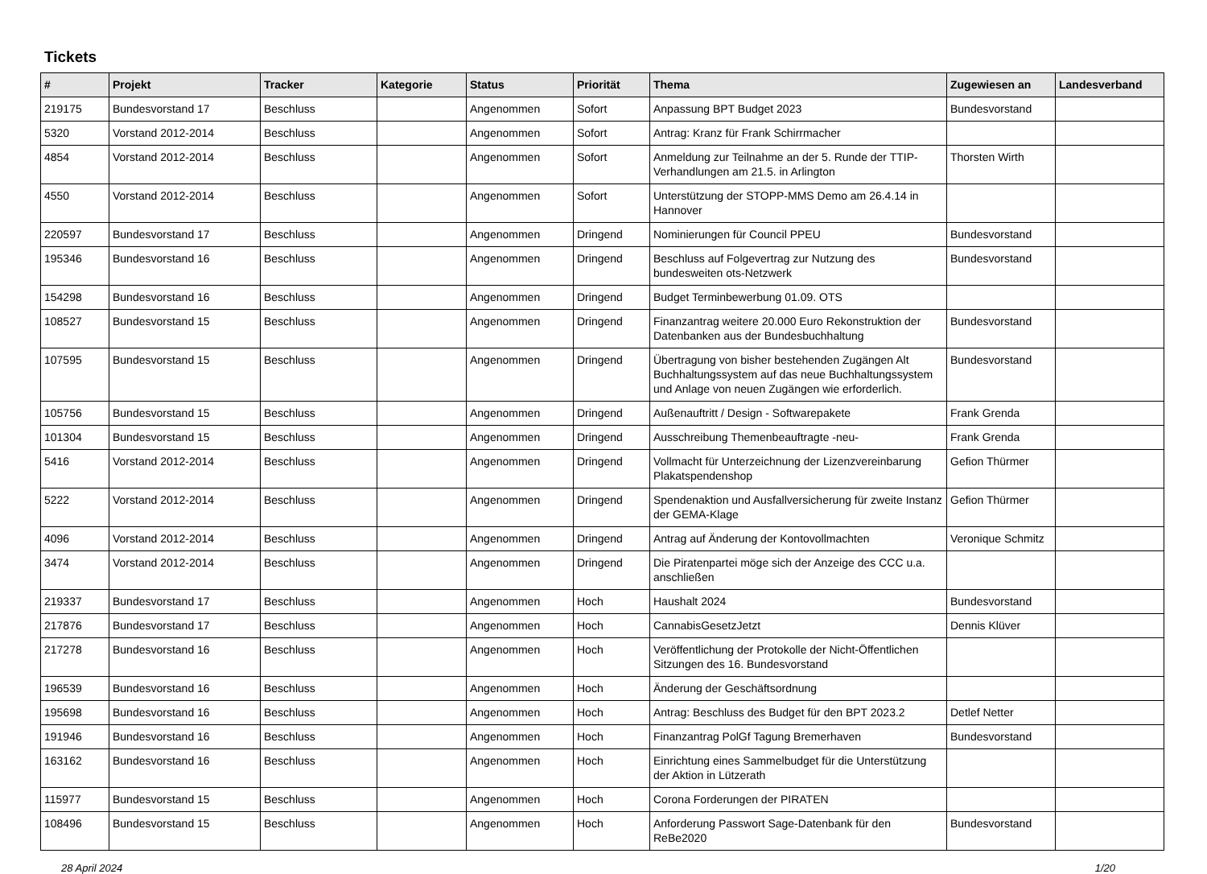Tickets
| # | Projekt | Tracker | Kategorie | Status | Priorität | Thema | Zugewiesen an | Landesverband |
| --- | --- | --- | --- | --- | --- | --- | --- | --- |
| 219175 | Bundesvorstand 17 | Beschluss | | Angenommen | Sofort | Anpassung BPT Budget 2023 | Bundesvorstand | |
| 5320 | Vorstand 2012-2014 | Beschluss | | Angenommen | Sofort | Antrag: Kranz für Frank Schirrmacher | | |
| 4854 | Vorstand 2012-2014 | Beschluss | | Angenommen | Sofort | Anmeldung zur Teilnahme an der 5. Runde der TTIP-Verhandlungen am 21.5. in Arlington | Thorsten Wirth | |
| 4550 | Vorstand 2012-2014 | Beschluss | | Angenommen | Sofort | Unterstützung der STOPP-MMS Demo am 26.4.14 in Hannover | | |
| 220597 | Bundesvorstand 17 | Beschluss | | Angenommen | Dringend | Nominierungen für Council PPEU | Bundesvorstand | |
| 195346 | Bundesvorstand 16 | Beschluss | | Angenommen | Dringend | Beschluss auf Folgevertrag zur Nutzung des bundesweiten ots-Netzwerk | Bundesvorstand | |
| 154298 | Bundesvorstand 16 | Beschluss | | Angenommen | Dringend | Budget Terminbewerbung 01.09. OTS | | |
| 108527 | Bundesvorstand 15 | Beschluss | | Angenommen | Dringend | Finanzantrag weitere 20.000 Euro Rekonstruktion der Datenbanken aus der Bundesbuchhaltung | Bundesvorstand | |
| 107595 | Bundesvorstand 15 | Beschluss | | Angenommen | Dringend | Übertragung von bisher bestehenden Zugängen Alt Buchhaltungssystem auf das neue Buchhaltungssystem und Anlage von neuen Zugängen wie erforderlich. | Bundesvorstand | |
| 105756 | Bundesvorstand 15 | Beschluss | | Angenommen | Dringend | Außenauftritt / Design - Softwarepakete | Frank Grenda | |
| 101304 | Bundesvorstand 15 | Beschluss | | Angenommen | Dringend | Ausschreibung Themenbeauftragte -neu- | Frank Grenda | |
| 5416 | Vorstand 2012-2014 | Beschluss | | Angenommen | Dringend | Vollmacht für Unterzeichnung der Lizenzvereinbarung Plakatspendenshop | Gefion Thürmer | |
| 5222 | Vorstand 2012-2014 | Beschluss | | Angenommen | Dringend | Spendenaktion und Ausfallversicherung für zweite Instanz der GEMA-Klage | Gefion Thürmer | |
| 4096 | Vorstand 2012-2014 | Beschluss | | Angenommen | Dringend | Antrag auf Änderung der Kontovollmachten | Veronique Schmitz | |
| 3474 | Vorstand 2012-2014 | Beschluss | | Angenommen | Dringend | Die Piratenpartei möge sich der Anzeige des CCC u.a. anschließen | | |
| 219337 | Bundesvorstand 17 | Beschluss | | Angenommen | Hoch | Haushalt 2024 | Bundesvorstand | |
| 217876 | Bundesvorstand 17 | Beschluss | | Angenommen | Hoch | CannabisGesetzJetzt | Dennis Klüver | |
| 217278 | Bundesvorstand 16 | Beschluss | | Angenommen | Hoch | Veröffentlichung der Protokolle der Nicht-Öffentlichen Sitzungen des 16. Bundesvorstand | | |
| 196539 | Bundesvorstand 16 | Beschluss | | Angenommen | Hoch | Änderung der Geschäftsordnung | | |
| 195698 | Bundesvorstand 16 | Beschluss | | Angenommen | Hoch | Antrag: Beschluss des Budget für den BPT 2023.2 | Detlef Netter | |
| 191946 | Bundesvorstand 16 | Beschluss | | Angenommen | Hoch | Finanzantrag PolGf Tagung Bremerhaven | Bundesvorstand | |
| 163162 | Bundesvorstand 16 | Beschluss | | Angenommen | Hoch | Einrichtung eines Sammelbudget für die Unterstützung der Aktion in Lützerath | | |
| 115977 | Bundesvorstand 15 | Beschluss | | Angenommen | Hoch | Corona Forderungen der PIRATEN | | |
| 108496 | Bundesvorstand 15 | Beschluss | | Angenommen | Hoch | Anforderung Passwort Sage-Datenbank für den ReBe2020 | Bundesvorstand | |
28 April 2024 1/20